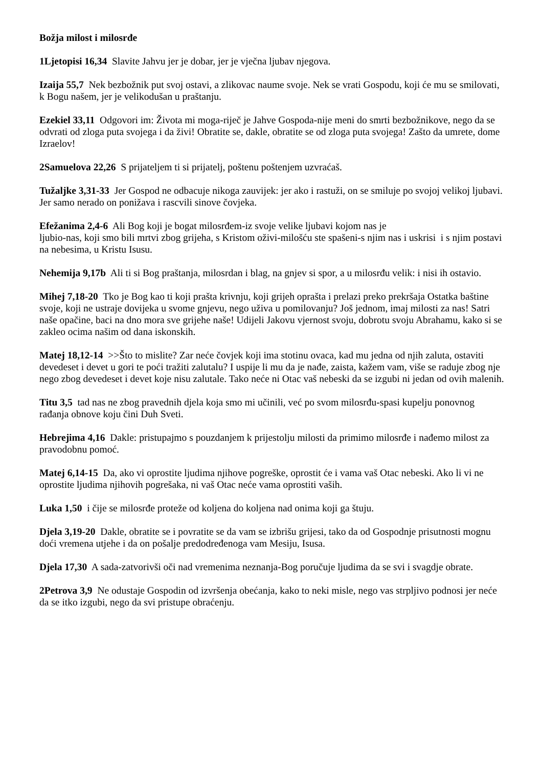Božja milost i milosrđe
1Ljetopisi 16,34 Slavite Jahvu jer je dobar, jer je vječna ljubav njegova.
Izaija 55,7 Nek bezbožnik put svoj ostavi, a zlikovac naume svoje. Nek se vrati Gospodu, koji će mu se smilovati, k Bogu našem, jer je velikodušan u praštanju.
Ezekiel 33,11 Odgovori im: Života mi moga-riječ je Jahve Gospoda-nije meni do smrti bezbožnikove, nego da se odvrati od zloga puta svojega i da živi! Obratite se, dakle, obratite se od zloga puta svojega! Zašto da umrete, dome Izraelov!
2Samuelova 22,26 S prijateljem ti si prijatelj, poštenu poštenjem uzvraćaš.
Tužaljke 3,31-33 Jer Gospod ne odbacuje nikoga zauvijek: jer ako i rastuži, on se smiluje po svojoj velikoj ljubavi. Jer samo nerado on ponižava i rascvili sinove čovjeka.
Efežanima 2,4-6 Ali Bog koji je bogat milosrđem-iz svoje velike ljubavi kojom nas je
ljubio-nas, koji smo bili mrtvi zbog grijeha, s Kristom oživi-milošću ste spašeni-s njim nas i uskrisi i s njim postavi na nebesima, u Kristu Isusu.
Nehemija 9,17b Ali ti si Bog praštanja, milosrdan i blag, na gnjev si spor, a u milosrđu velik: i nisi ih ostavio.
Mihej 7,18-20 Tko je Bog kao ti koji prašta krivnju, koji grijeh oprašta i prelazi preko prekršaja Ostatka baštine svoje, koji ne ustraje dovijeka u svome gnjevu, nego uživa u pomilovanju? Još jednom, imaj milosti za nas! Satri naše opačine, baci na dno mora sve grijehe naše! Udijeli Jakovu vjernost svoju, dobrotu svoju Abrahamu, kako si se zakleo ocima našim od dana iskonskih.
Matej 18,12-14 >>Što to mislite? Zar neće čovjek koji ima stotinu ovaca, kad mu jedna od njih zaluta, ostaviti devedeset i devet u gori te poći tražiti zalutalu? I uspije li mu da je nađe, zaista, kažem vam, više se raduje zbog nje nego zbog devedeset i devet koje nisu zalutale. Tako neće ni Otac vaš nebeski da se izgubi ni jedan od ovih malenih.
Titu 3,5 tad nas ne zbog pravednih djela koja smo mi učinili, već po svom milosrđu-spasi kupelju ponovnog rađanja obnove koju čini Duh Sveti.
Hebrejima 4,16 Dakle: pristupajmo s pouzdanjem k prijestolju milosti da primimo milosrđe i nađemo milost za pravodobnu pomoć.
Matej 6,14-15 Da, ako vi oprostite ljudima njihove pogreške, oprostit će i vama vaš Otac nebeski. Ako li vi ne oprostite ljudima njihovih pogrešaka, ni vaš Otac neće vama oprostiti vaših.
Luka 1,50 i čije se milosrđe proteže od koljena do koljena nad onima koji ga štuju.
Djela 3,19-20 Dakle, obratite se i povratite se da vam se izbrišu grijesi, tako da od Gospodnje prisutnosti mognu doći vremena utjehe i da on pošalje predodređenoga vam Mesiju, Isusa.
Djela 17,30 A sada-zatvorivši oči nad vremenima neznanja-Bog poručuje ljudima da se svi i svagdje obrate.
2Petrova 3,9 Ne odustaje Gospodin od izvršenja obećanja, kako to neki misle, nego vas strpljivo podnosi jer neće da se itko izgubi, nego da svi pristupe obraćenju.